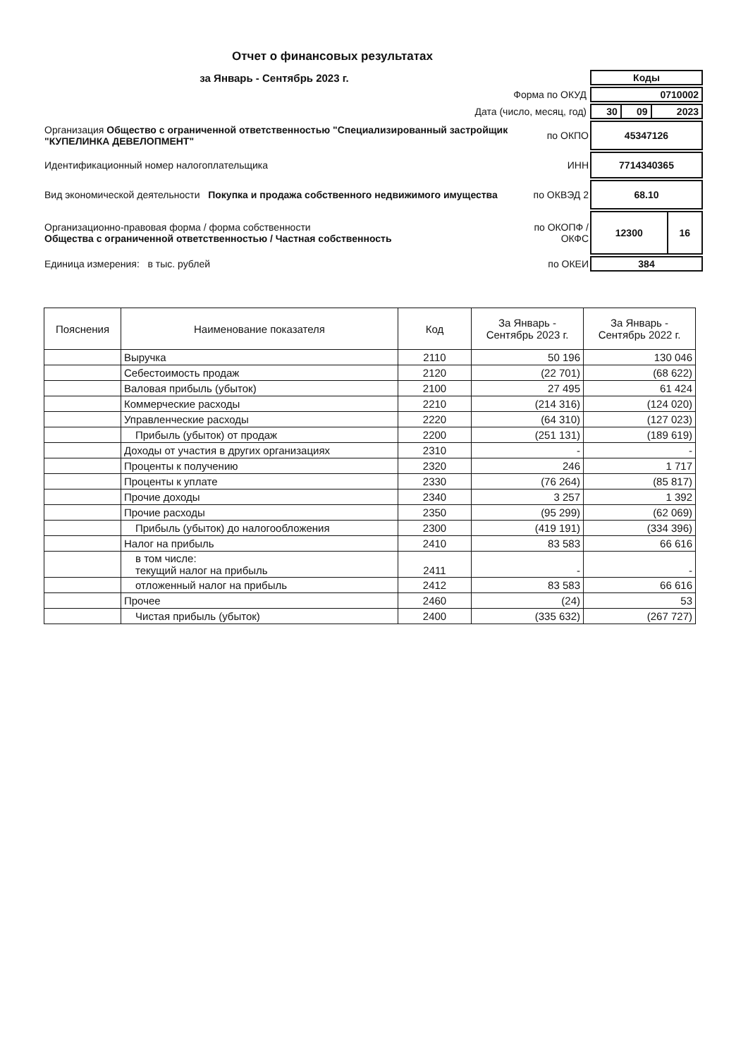Отчет о финансовых результатах
| за Январь - Сентябрь 2023 г. | | / Коды / |
| Форма по ОКУД | | / 0710002 / |
| Дата (число, месяц, год) | | / 30 / 09 / 2023 / |
| Организация Общество с ограниченной ответственностью "Специализированный застройщик "КУПЕЛИНКА ДЕВЕЛОПМЕНТ" | по ОКПО | / 45347126 / |
| Идентификационный номер налогоплательщика | ИНН | / 7714340365 / |
| Вид экономической деятельности Покупка и продажа собственного недвижимого имущества | по ОКВЭД 2 | / 68.10 / |
| Организационно-правовая форма / форма собственности Общества с ограниченной ответственностью / Частная собственность | по ОКОПФ / ОКФС | / 12300 / 16 / |
| Единица измерения: в тыс. рублей | по ОКЕИ | / 384 / |
| Пояснения | Наименование показателя | Код | За Январь - Сентябрь 2023 г. | За Январь - Сентябрь 2022 г. |
| --- | --- | --- | --- | --- |
| | Выручка | 2110 | 50 196 | 130 046 |
| | Себестоимость продаж | 2120 | (22 701) | (68 622) |
| | Валовая прибыль (убыток) | 2100 | 27 495 | 61 424 |
| | Коммерческие расходы | 2210 | (214 316) | (124 020) |
| | Управленческие расходы | 2220 | (64 310) | (127 023) |
| | Прибыль (убыток) от продаж | 2200 | (251 131) | (189 619) |
| | Доходы от участия в других организациях | 2310 | - | - |
| | Проценты к получению | 2320 | 246 | 1 717 |
| | Проценты к уплате | 2330 | (76 264) | (85 817) |
| | Прочие доходы | 2340 | 3 257 | 1 392 |
| | Прочие расходы | 2350 | (95 299) | (62 069) |
| | Прибыль (убыток) до налогообложения | 2300 | (419 191) | (334 396) |
| | Налог на прибыль | 2410 | 83 583 | 66 616 |
| | в том числе: текущий налог на прибыль | 2411 | - | - |
| | отложенный налог на прибыль | 2412 | 83 583 | 66 616 |
| | Прочее | 2460 | (24) | 53 |
| | Чистая прибыль (убыток) | 2400 | (335 632) | (267 727) |